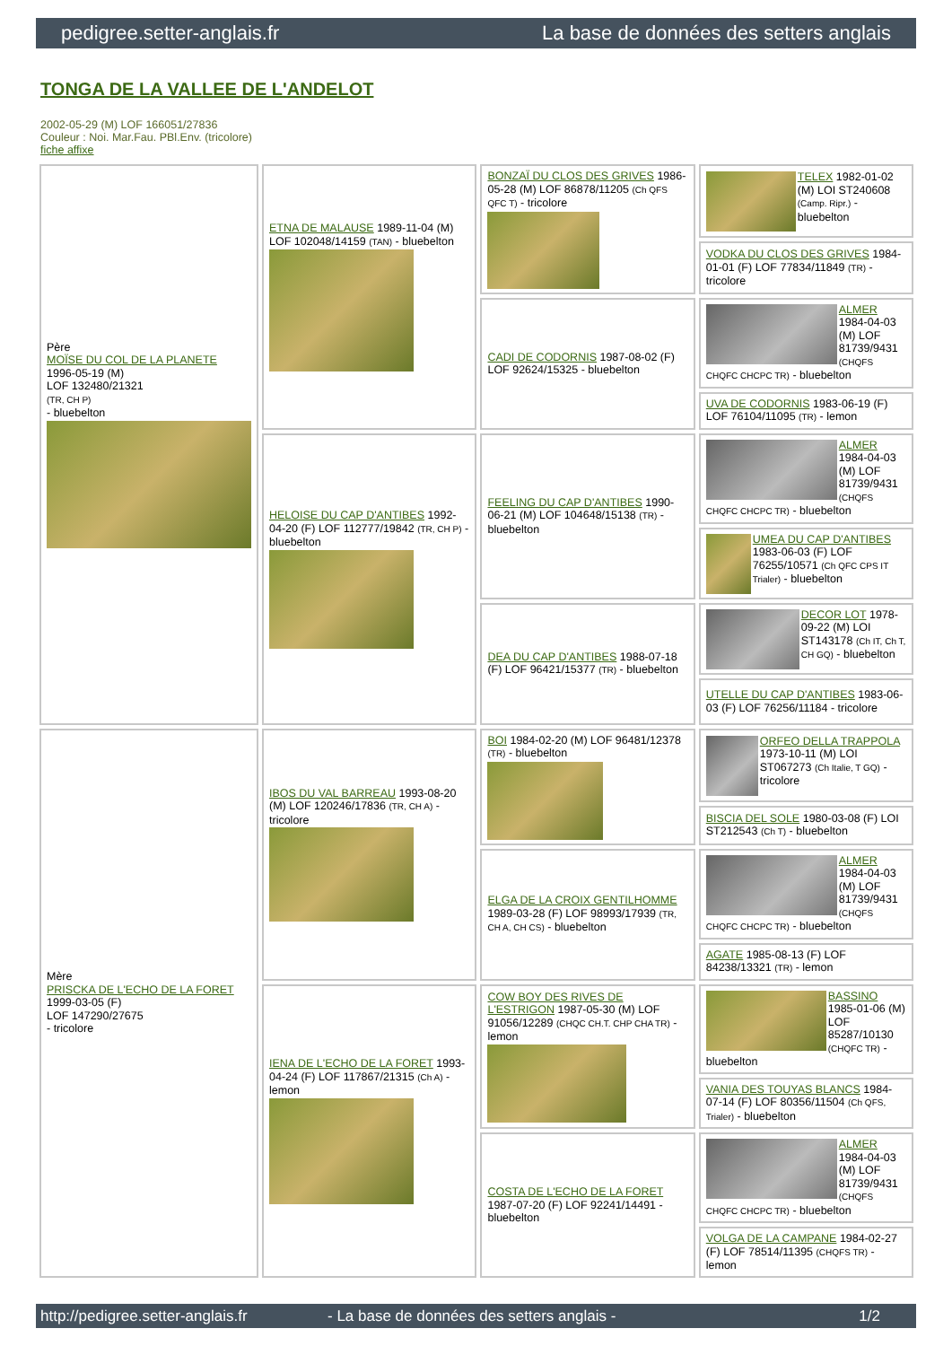pedigree.setter-anglais.fr La base de données des setters anglais
TONGA DE LA VALLEE DE L'ANDELOT
2002-05-29 (M) LOF 166051/27836
Couleur : Noi. Mar.Fau. PBl.Env. (tricolore)
fiche affixe
| Père MOÏSE DU COL DE LA PLANETE 1996-05-19 (M) LOF 132480/21321 (TR, CH P) - bluebelton | ETNA DE MALAUSE 1989-11-04 (M) LOF 102048/14159 (TAN) - bluebelton | BONZAÏ DU CLOS DES GRIVES 1986-05-28 (M) LOF 86878/11205 (Ch QFS QFC T) - tricolore | TELEX 1982-01-02 (M) LOI ST240608 (Camp. Ripr.) - bluebelton |
| | | | VODKA DU CLOS DES GRIVES 1984-01-01 (F) LOF 77834/11849 (TR) - tricolore |
| | | CADI DE CODORNIS 1987-08-02 (F) LOF 92624/15325 - bluebelton | ALMER 1984-04-03 (M) LOF 81739/9431 (CHQFS CHQFC CHCPC TR) - bluebelton |
| | | | UVA DE CODORNIS 1983-06-19 (F) LOF 76104/11095 (TR) - lemon |
| | HELOISE DU CAP D'ANTIBES 1992-04-20 (F) LOF 112777/19842 (TR, CH P) - bluebelton | FEELING DU CAP D'ANTIBES 1990-06-21 (M) LOF 104648/15138 (TR) - bluebelton | ALMER 1984-04-03 (M) LOF 81739/9431 (CHQFS CHQFC CHCPC TR) - bluebelton |
| | | | UMEA DU CAP D'ANTIBES 1983-06-03 (F) LOF 76255/10571 (Ch QFC CPS IT Trialer) - bluebelton |
| | | DEA DU CAP D'ANTIBES 1988-07-18 (F) LOF 96421/15377 (TR) - bluebelton | DECOR LOT 1978-09-22 (M) LOI ST143178 (Ch IT, Ch T, CH GQ) - bluebelton |
| | | | UTELLE DU CAP D'ANTIBES 1983-06-03 (F) LOF 76256/11184 - tricolore |
| Mère PRISCKA DE L'ECHO DE LA FORET 1999-03-05 (F) LOF 147290/27675 - tricolore | IBOS DU VAL BARREAU 1993-08-20 (M) LOF 120246/17836 (TR, CH A) - tricolore | BOI 1984-02-20 (M) LOF 96481/12378 (TR) - bluebelton | ORFEO DELLA TRAPPOLA 1973-10-11 (M) LOI ST067273 (Ch Italie, T GQ) - tricolore |
| | | | BISCIA DEL SOLE 1980-03-08 (F) LOI ST212543 (Ch T) - bluebelton |
| | | ELGA DE LA CROIX GENTILHOMME 1989-03-28 (F) LOF 98993/17939 (TR, CH A, CH CS) - bluebelton | ALMER 1984-04-03 (M) LOF 81739/9431 (CHQFS CHQFC CHCPC TR) - bluebelton |
| | | | AGATE 1985-08-13 (F) LOF 84238/13321 (TR) - lemon |
| | IENA DE L'ECHO DE LA FORET 1993-04-24 (F) LOF 117867/21315 (Ch A) - lemon | COW BOY DES RIVES DE L'ESTRIGON 1987-05-30 (M) LOF 91056/12289 (CHQC CH.T. CHP CHA TR) - lemon | BASSINO 1985-01-06 (M) LOF 85287/10130 (CHQFC TR) - bluebelton |
| | | | VANIA DES TOUYAS BLANCS 1984-07-14 (F) LOF 80356/11504 (Ch QFS, Trialer) - bluebelton |
| | | COSTA DE L'ECHO DE LA FORET 1987-07-20 (F) LOF 92241/14491 - bluebelton | ALMER 1984-04-03 (M) LOF 81739/9431 (CHQFS CHQFC CHCPC TR) - bluebelton |
| | | | VOLGA DE LA CAMPANE 1984-02-27 (F) LOF 78514/11395 (CHQFS TR) - lemon |
http://pedigree.setter-anglais.fr - La base de données des setters anglais - 1/2